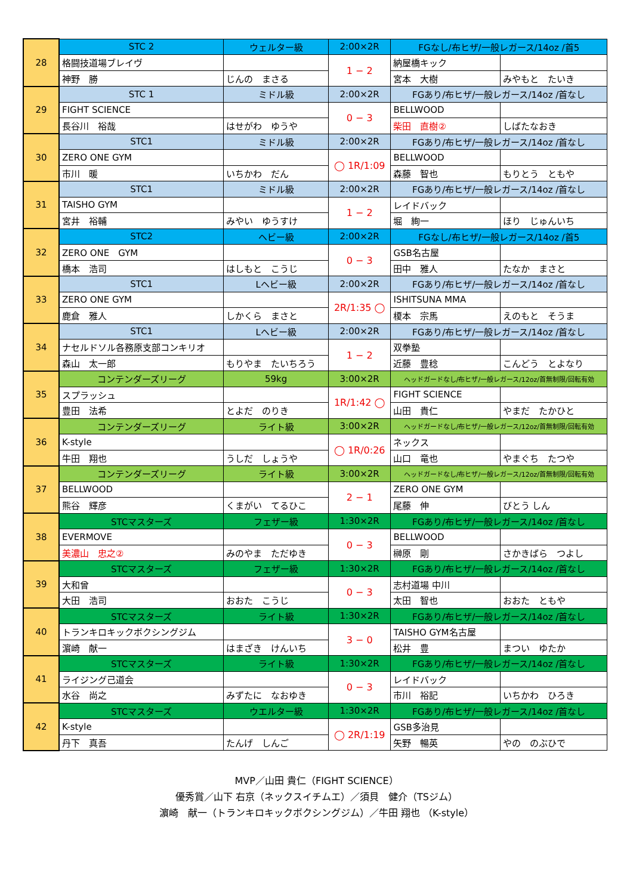| 28 | STC 2 | | ウェルター級 | 2:00×2R | FGなし/布ヒザ/一般レガース/14oz /首5 | |
| | 格闘技道場ブレイヴ | | | 1 − 2 | 納屋橋キック | |
| | 神野 勝 | じんの まさる | | | 宮本 大樹 | みやもと たいき |
| 29 | STC 1 | | ミドル級 | 2:00×2R | FGあり/布ヒザ/一般レガース/14oz /首なし | |
| | FIGHT SCIENCE | | | 0 − 3 | BELLWOOD | |
| | 長谷川 裕哉 | はせがわ ゆうや | | | 柴田 直樹② | しばたなおき |
| 30 | STC1 | | ミドル級 | 2:00×2R | FGあり/布ヒザ/一般レガース/14oz /首なし | |
| | ZERO ONE GYM | | | ◯ 1R/1:09 | BELLWOOD | |
| | 市川 暖 | いちかわ だん | | | 森藤 智也 | もりとう ともや |
| 31 | STC1 | | ミドル級 | 2:00×2R | FGあり/布ヒザ/一般レガース/14oz /首なし | |
| | TAISHO GYM | | | 1 − 2 | レイドバック | |
| | 宮井 裕輔 | みやい ゆうすけ | | | 堀 絢一 | ほり じゅんいち |
| 32 | STC2 | | ヘビー級 | 2:00×2R | FGなし/布ヒザ/一般レガース/14oz /首5 | |
| | ZERO ONE GYM | | | 0 − 3 | GSB名古屋 | |
| | 橋本 浩司 | はしもと こうじ | | | 田中 雅人 | たなか まさと |
| 33 | STC1 | | Lヘビー級 | 2:00×2R | FGあり/布ヒザ/一般レガース/14oz /首なし | |
| | ZERO ONE GYM | | | 2R/1:35 ◯ | ISHITSUNA MMA | |
| | 鹿倉 雅人 | しかくら まさと | | | 榎本 宗馬 | えのもと そうま |
| 34 | STC1 | | Lヘビー級 | 2:00×2R | FGあり/布ヒザ/一般レガース/14oz /首なし | |
| | ナセルドソル各務原支部コンキリオ | | | 1 − 2 | 双拳塾 | |
| | 森山 太一郎 | もりやま たいちろう | | | 近藤 豊稔 | こんどう とよなり |
| 35 | コンテンダーズリーグ | | 59kg | 3:00×2R | ヘッドガードなし/布ヒザ/一般レガース/12oz/首無制限/回転有効 | |
| | スプラッシュ | | | 1R/1:42 ◯ | FIGHT SCIENCE | |
| | 豊田 法希 | とよだ のりき | | | 山田 貴仁 | やまだ たかひと |
| 36 | コンテンダーズリーグ | | ライト級 | 3:00×2R | ヘッドガードなし/布ヒザ/一般レガース/12oz/首無制限/回転有効 | |
| | K-style | | | ◯ 1R/0:26 | ネックス | |
| | 牛田 翔也 | うしだ しょうや | | | 山口 竜也 | やまぐち たつや |
| 37 | コンテンダーズリーグ | | ライト級 | 3:00×2R | ヘッドガードなし/布ヒザ/一般レガース/12oz/首無制限/回転有効 | |
| | BELLWOOD | | | 2 − 1 | ZERO ONE GYM | |
| | 熊谷 輝彦 | くまがい てるひこ | | | 尾藤 伸 | びとう しん |
| 38 | STCマスターズ | | フェザー級 | 1:30×2R | FGあり/布ヒザ/一般レガース/14oz /首なし | |
| | EVERMOVE | | | 0 − 3 | BELLWOOD | |
| | 美濃山 忠之② | みのやま ただゆき | | | 榊原 剛 | さかきばら つよし |
| 39 | STCマスターズ | | フェザー級 | 1:30×2R | FGあり/布ヒザ/一般レガース/14oz /首なし | |
| | 大和曾 | | | 0 − 3 | 志村道場 中川 | |
| | 大田 浩司 | おおた こうじ | | | 太田 智也 | おおた ともや |
| 40 | STCマスターズ | | ライト級 | 1:30×2R | FGあり/布ヒザ/一般レガース/14oz /首なし | |
| | トランキロキックボクシングジム | | | 3 − 0 | TAISHO GYM名古屋 | |
| | 濵崎 献一 | はまざき けんいち | | | 松井 豊 | まつい ゆたか |
| 41 | STCマスターズ | | ライト級 | 1:30×2R | FGあり/布ヒザ/一般レガース/14oz /首なし | |
| | ライジング己道会 | | | 0 − 3 | レイドバック | |
| | 水谷 尚之 | みずたに なおゆき | | | 市川 裕記 | いちかわ ひろき |
| 42 | STCマスターズ | | ウエルター級 | 1:30×2R | FGあり/布ヒザ/一般レガース/14oz /首なし | |
| | K-style | | | ◯ 2R/1:19 | GSB多治見 | |
| | 丹下 真吾 | たんげ しんご | | | 矢野 暢英 | やの のぶひで |
MVP／山田 貴仁（FIGHT SCIENCE）
優秀賞／山下 右京（ネックスイチムエ）／須貝　健介（TSジム）
濵崎　献一（トランキロキックボクシングジム）／牛田 翔也 （K-style）